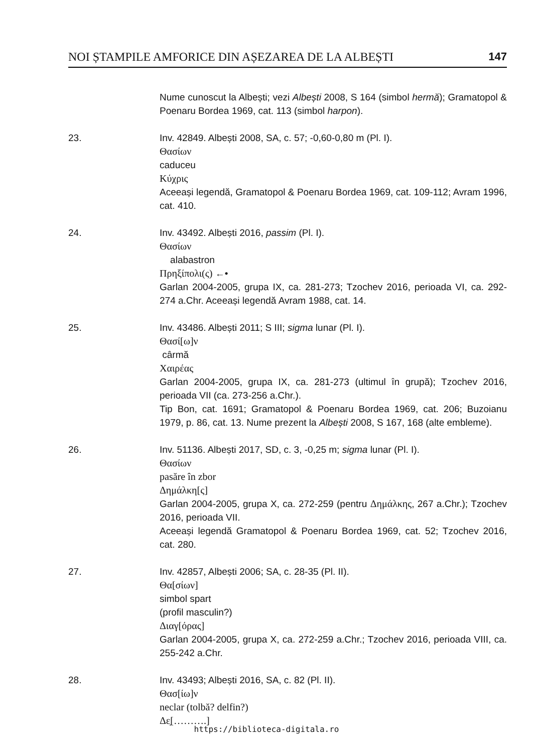NOI ȘTAMPILE AMFORICE DIN AȘEZAREA DE LA ALBEȘTI 147
Nume cunoscut la Albești; vezi Albești 2008, S 164 (simbol hermă); Gramatopol & Poenaru Bordea 1969, cat. 113 (simbol harpon).
23. Inv. 42849. Albești 2008, SA, c. 57; -0,60-0,80 m (Pl. I).
Θασίων
caduceu
Κύχρις
Aceeași legendă, Gramatopol & Poenaru Bordea 1969, cat. 109-112; Avram 1996, cat. 410.
24. Inv. 43492. Albești 2016, passim (Pl. I).
Θασίων
alabastron
Πρηξίπολι(ς) ←•
Garlan 2004-2005, grupa IX, ca. 281-273; Tzochev 2016, perioada VI, ca. 292-274 a.Chr. Aceeași legendă Avram 1988, cat. 14.
25. Inv. 43486. Albești 2011; S III; sigma lunar (Pl. I).
Θασί[ω]ν
cârmă
Χαιρέας
Garlan 2004-2005, grupa IX, ca. 281-273 (ultimul în grupă); Tzochev 2016, perioada VII (ca. 273-256 a.Chr.).
Tip Bon, cat. 1691; Gramatopol & Poenaru Bordea 1969, cat. 206; Buzoianu 1979, p. 86, cat. 13. Nume prezent la Albești 2008, S 167, 168 (alte embleme).
26. Inv. 51136. Albești 2017, SD, c. 3, -0,25 m; sigma lunar (Pl. I).
Θασίων
pasăre în zbor
Δημάλκη[ς]
Garlan 2004-2005, grupa X, ca. 272-259 (pentru Δημάλκης, 267 a.Chr.); Tzochev 2016, perioada VII.
Aceeași legendă Gramatopol & Poenaru Bordea 1969, cat. 52; Tzochev 2016, cat. 280.
27. Inv. 42857, Albești 2006; SA, c. 28-35 (Pl. II).
Θα[σίων]
simbol spart
(profil masculin?)
Διαγ[όρας]
Garlan 2004-2005, grupa X, ca. 272-259 a.Chr.; Tzochev 2016, perioada VIII, ca. 255-242 a.Chr.
28. Inv. 43493; Albești 2016, SA, c. 82 (Pl. II).
Θασ[ίω]ν
neclar (tolbă? delfin?)
Δε̣[……….]
https://biblioteca-digitala.ro